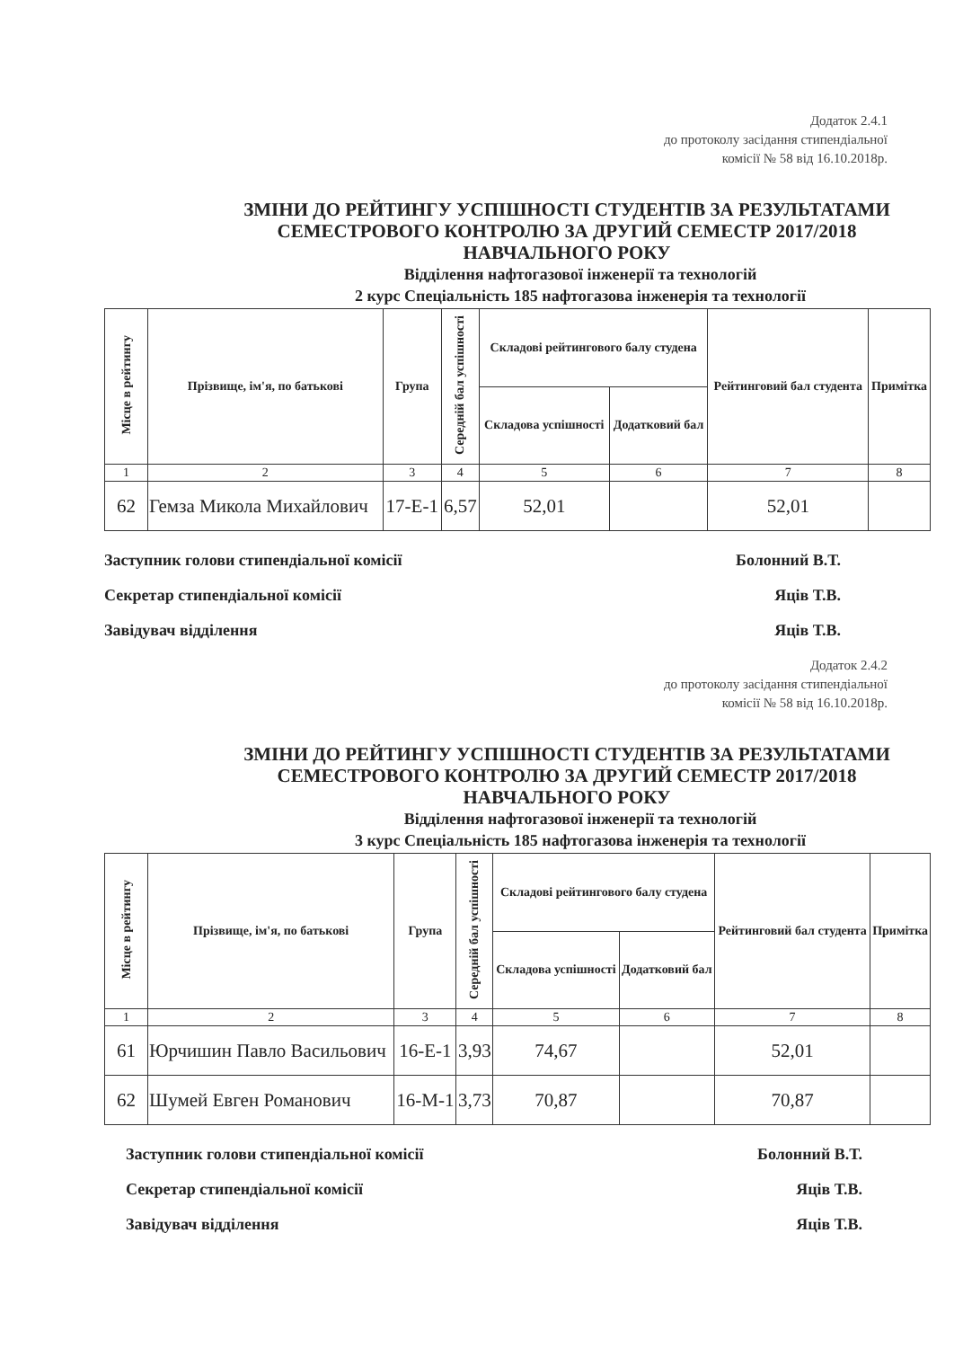Додаток 2.4.1
до протоколу засідання стипендіальної
комісії № 58 від 16.10.2018р.
ЗМІНИ ДО РЕЙТИНГУ УСПІШНОСТІ СТУДЕНТІВ ЗА РЕЗУЛЬТАТАМИ
СЕМЕСТРОВОГО КОНТРОЛЮ ЗА ДРУГИЙ СЕМЕСТР 2017/2018
НАВЧАЛЬНОГО РОКУ
Відділення нафтогазової інженерії та технологій
2 курс Спеціальність 185 нафтогазова інженерія та технології
| Місце в рейтингу | Прізвище, ім'я, по батькові | Група | Середній бал успішності | Складові рейтингового балу студена | | Рейтинговий бал студента | Примітка |
| --- | --- | --- | --- | --- | --- | --- | --- |
| | | | | Складова успішності | Додатковий бал | | |
| 1 | 2 | 3 | 4 | 5 | 6 | 7 | 8 |
| 62 | Гемза Микола Михайлович | 17-Е-1 | 6,57 | 52,01 | | 52,01 | |
Заступник голови стипендіальної комісії Болонний В.Т.
Секретар стипендіальної комісії Яців Т.В.
Завідувач відділення Яців Т.В.
Додаток 2.4.2
до протоколу засідання стипендіальної
комісії № 58 від 16.10.2018р.
ЗМІНИ ДО РЕЙТИНГУ УСПІШНОСТІ СТУДЕНТІВ ЗА РЕЗУЛЬТАТАМИ
СЕМЕСТРОВОГО КОНТРОЛЮ ЗА ДРУГИЙ СЕМЕСТР 2017/2018
НАВЧАЛЬНОГО РОКУ
Відділення нафтогазової інженерії та технологій
3 курс Спеціальність 185 нафтогазова інженерія та технології
| Місце в рейтингу | Прізвище, ім'я, по батькові | Група | Середній бал успішності | Складові рейтингового балу студена | | Рейтинговий бал студента | Примітка |
| --- | --- | --- | --- | --- | --- | --- | --- |
| | | | | Складова успішності | Додатковий бал | | |
| 1 | 2 | 3 | 4 | 5 | 6 | 7 | 8 |
| 61 | Юрчишин Павло Васильович | 16-Е-1 | 3,93 | 74,67 | | 52,01 | |
| 62 | Шумей Евген Романович | 16-М-1 | 3,73 | 70,87 | | 70,87 | |
Заступник голови стипендіальної комісії Болонний В.Т.
Секретар стипендіальної комісії Яців Т.В.
Завідувач відділення Яців Т.В.